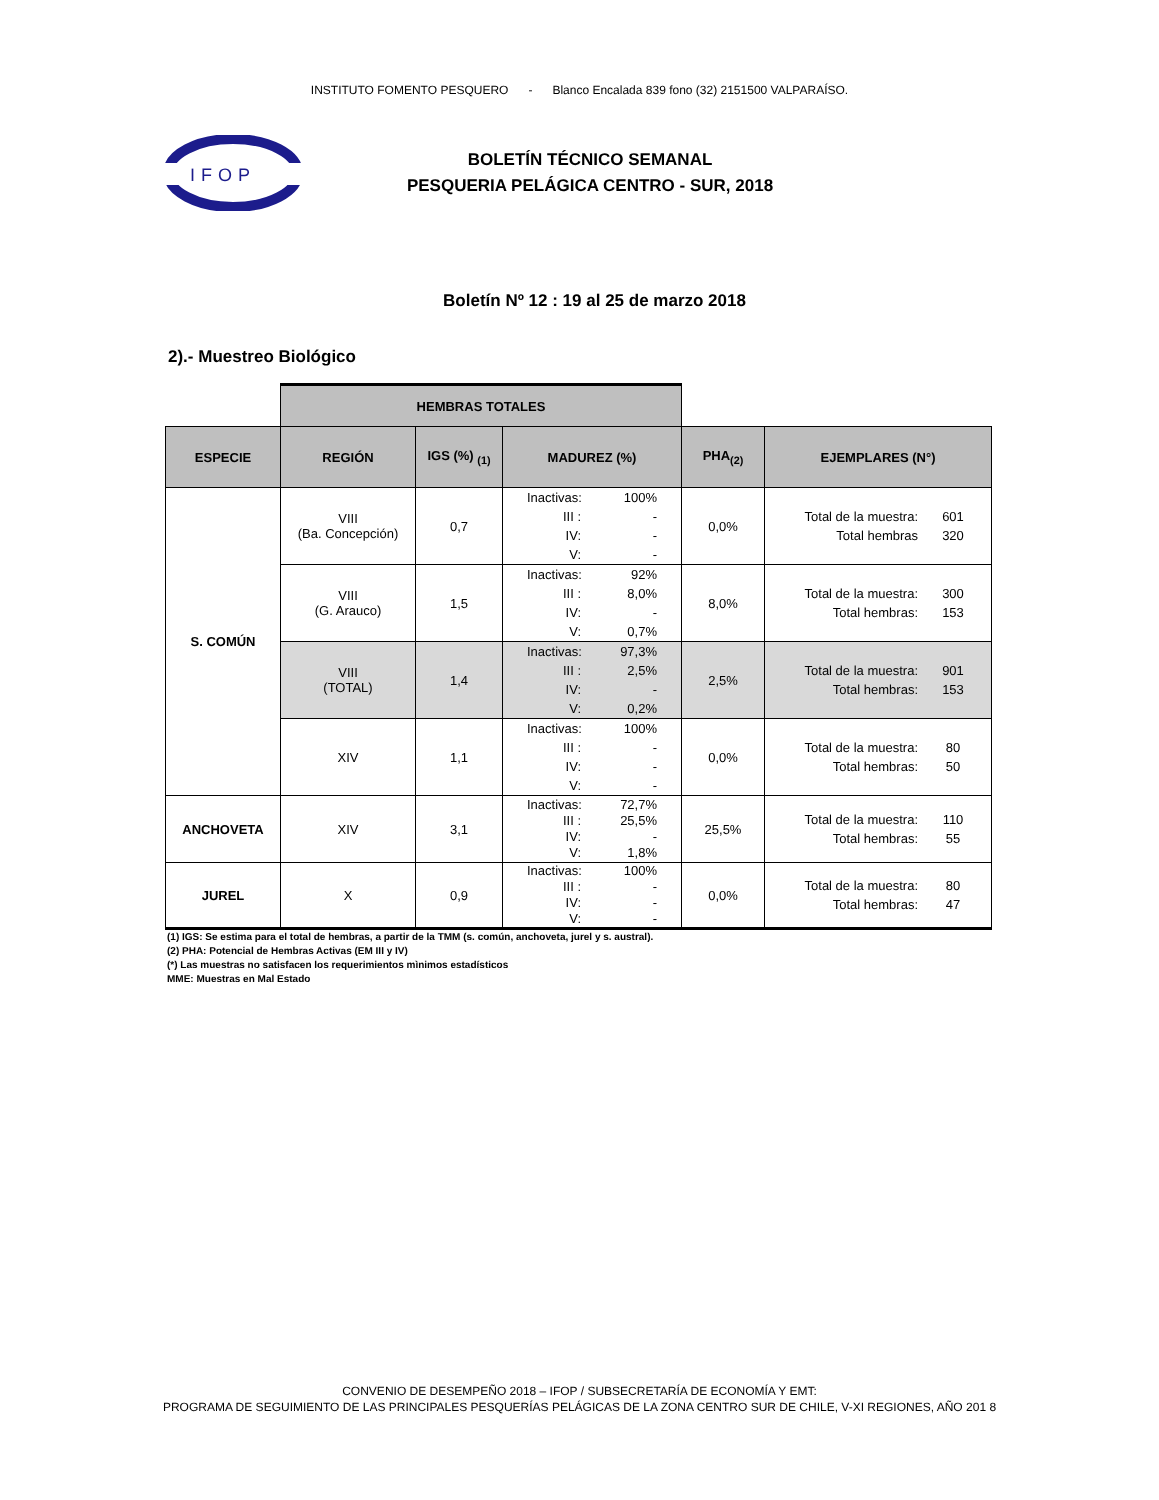INSTITUTO FOMENTO PESQUERO - Blanco Encalada 839 fono (32) 2151500 VALPARAÍSO.
IFOP
BOLETÍN TÉCNICO SEMANAL
PESQUERIA PELÁGICA CENTRO - SUR, 2018
Boletín Nº 12 : 19 al 25 de marzo 2018
2).- Muestreo Biológico
| | HEMBRAS TOTALES | | | | |
| ESPECIE | REGIÓN | IGS (%) <sub>(1)</sub> | MADUREZ (%) | PHA<sub>(2)</sub> | EJEMPLARES (N°) |
| S. COMÚN | VIII (Ba. Concepción) | 0,7 | Inactivas: 100% III : - IV: - V: - | 0,0% | Total de la muestra: 601 Total hembras 320 |
| | VIII (G. Arauco) | 1,5 | Inactivas: 92% III : 8,0% IV: - V: 0,7% | 8,0% | Total de la muestra: 300 Total hembras: 153 |
| | VIII (TOTAL) | 1,4 | Inactivas: 97,3% III : 2,5% IV: - V: 0,2% | 2,5% | Total de la muestra: 901 Total hembras: 153 |
| | XIV | 1,1 | Inactivas: 100% III : - IV: - V: - | 0,0% | Total de la muestra: 80 Total hembras: 50 |
| ANCHOVETA | XIV | 3,1 | Inactivas: 72,7% III : 25,5% IV: - V: 1,8% | 25,5% | Total de la muestra: 110 Total hembras: 55 |
| JUREL | X | 0,9 | Inactivas: 100% III : - IV: - V: - | 0,0% | Total de la muestra: 80 Total hembras: 47 |
(1) IGS: Se estima para el total de hembras, a partir de la TMM (s. común, anchoveta, jurel y s. austral).
(2) PHA: Potencial de Hembras Activas (EM III y IV)
(*) Las muestras no satisfacen los requerimientos mìnimos estadísticos
MME: Muestras en Mal Estado
CONVENIO DE DESEMPEÑO 2018 – IFOP / SUBSECRETARÍA DE ECONOMÍA Y EMT:
PROGRAMA DE SEGUIMIENTO DE LAS PRINCIPALES PESQUERÍAS PELÁGICAS DE LA ZONA CENTRO SUR DE CHILE, V-XI REGIONES, AÑO 201 8